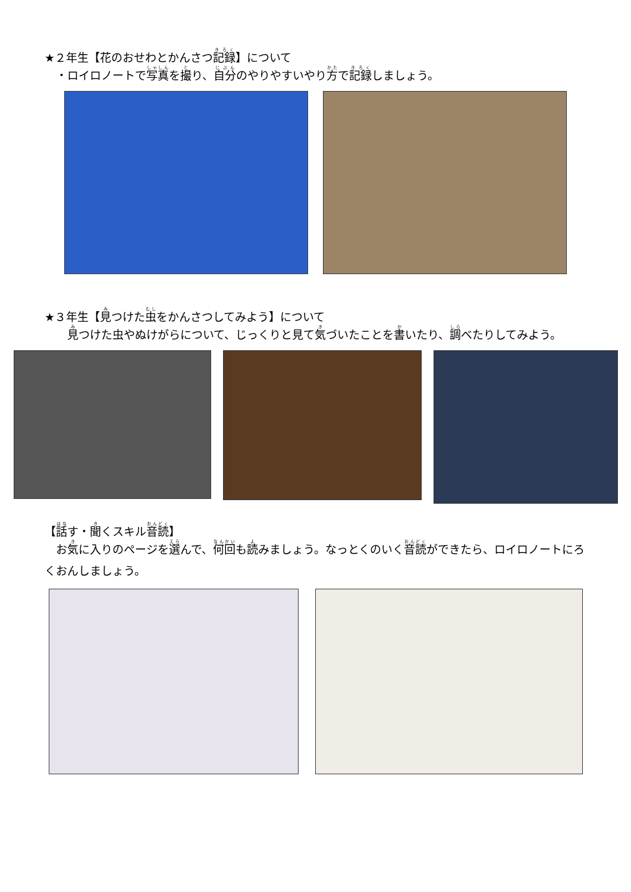★２年生【花のおせわとかんさつ記録】について
　・ロイロノートで写真を撮り、自分のやりやすいやり方で記録しましょう。
★３年生【見つけた虫をかんさつしてみよう】について
　　見つけた虫やぬけがらについて、じっくりと見て気づいたことを書いたり、調べたりしてみよう。
【話す・聞くスキル音読】
　お気に入りのページを選んで、何回も読みましょう。なっとくのいく音読ができたら、ロイロノートにろくおんしましょう。